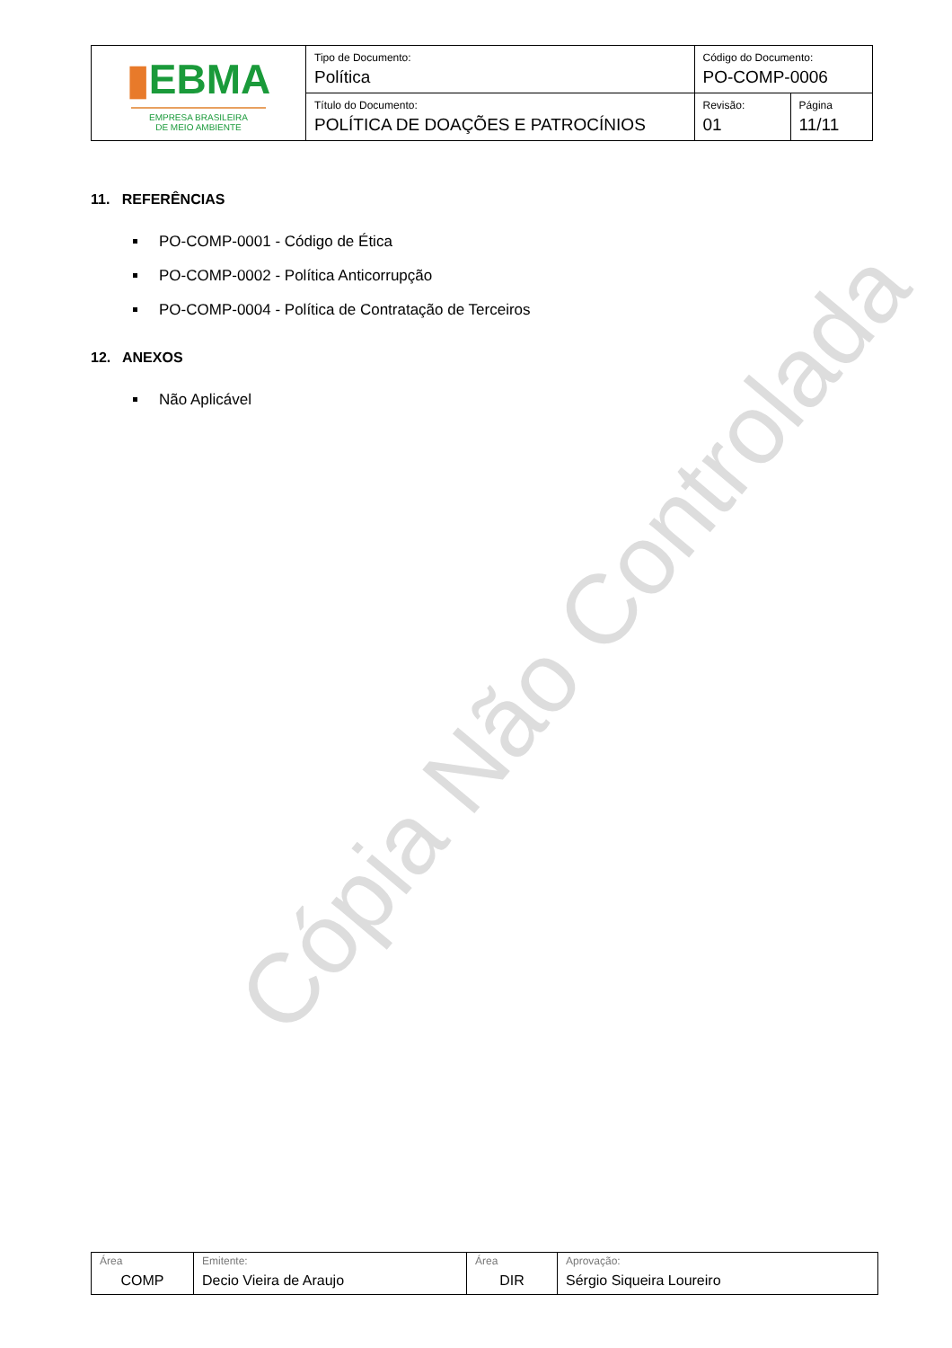Cópia Não Controlada
| ▮ EBMA EMPRESA BRASILEIRA DE MEIO AMBIENTE | Tipo de Documento: Política | Código do Documento: PO-COMP-0006 | |
| | Título do Documento: POLÍTICA DE DOAÇÕES E PATROCÍNIOS | Revisão: 01 | Página 11/11 |
11. REFERÊNCIAS
PO-COMP-0001 - Código de Ética
PO-COMP-0002 - Política Anticorrupção
PO-COMP-0004 - Política de Contratação de Terceiros
12. ANEXOS
Não Aplicável
| Área COMP | Emitente: Decio Vieira de Araujo | Área DIR | Aprovação: Sérgio Siqueira Loureiro |